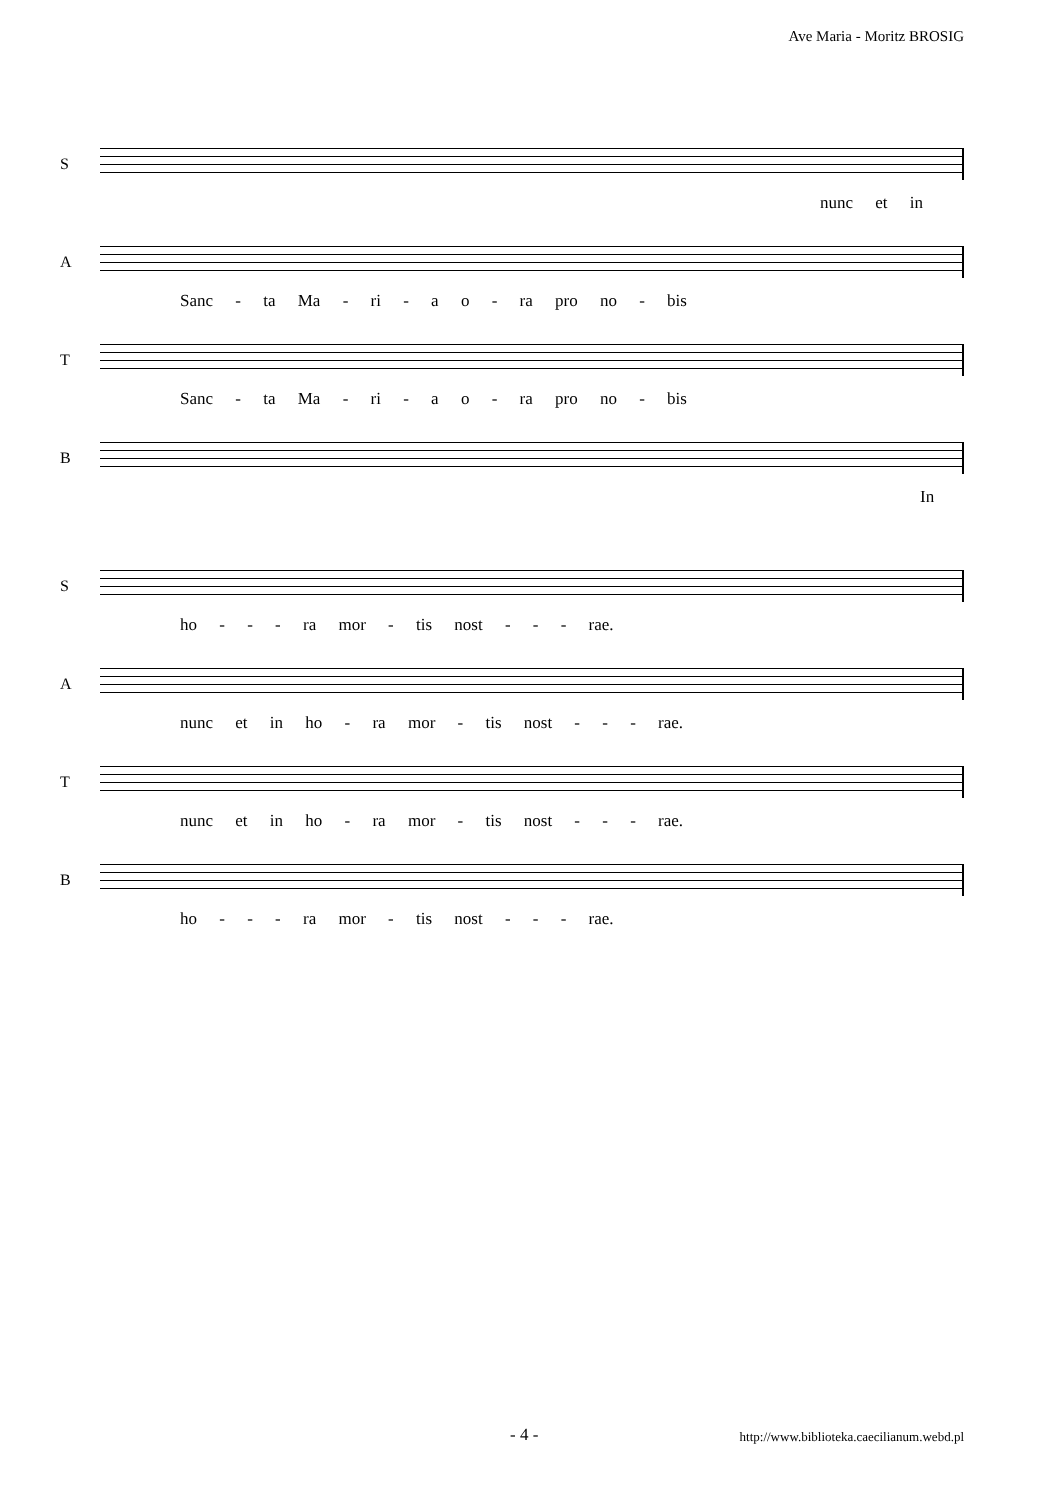Ave Maria - Moritz BROSIG
S
nunc et in
A
Sanc - ta Ma - ri - a o - ra pro no - bis
T
Sanc - ta Ma - ri - a o - ra pro no - bis
B
In
S
ho - - - ra mor - tis nost - - - rae.
A
nunc et in ho - ra mor - tis nost - - - rae.
T
nunc et in ho - ra mor - tis nost - - - rae.
B
ho - - - ra mor - tis nost - - - rae.
- 4 - http://www.biblioteka.caecilianum.webd.pl